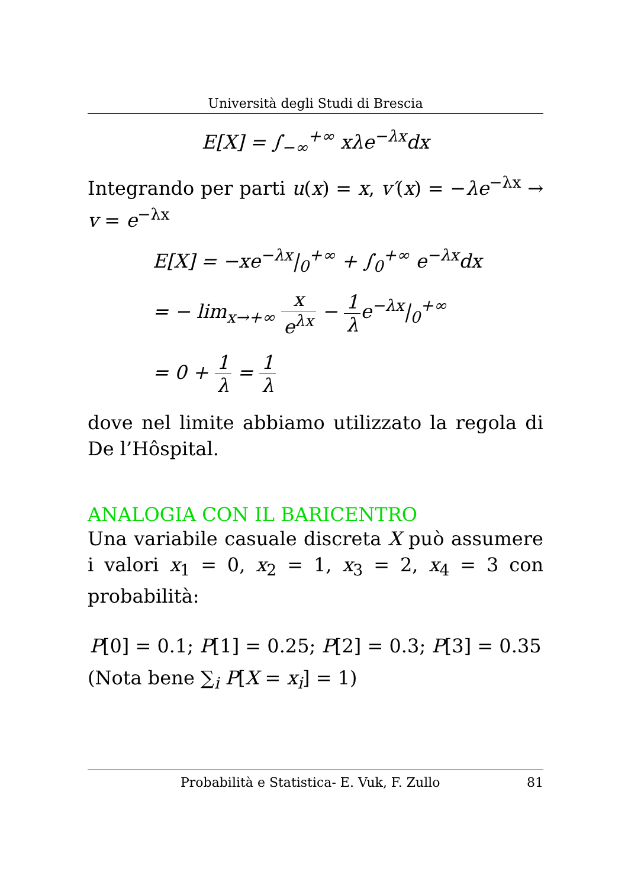Università degli Studi di Brescia
E[X] = ∫<sub>−∞</sub><sup>+∞</sup> xλe<sup>−λx</sup>dx
Integrando per parti u(x) = x, v′(x) = −λe<sup>−λx</sup> → v = e<sup>−λx</sup>
E[X] = −xe<sup>−λx</sup>|<sub>0</sub><sup>+∞</sup> + ∫<sub>0</sub><sup>+∞</sup> e<sup>−λx</sup>dx
= − lim<sub>x→+∞</sub> x e<sup>λx</sup> − 1 λe<sup>−λx</sup>|<sub>0</sub><sup>+∞</sup>
= 0 + 1 λ = 1 λ
dove nel limite abbiamo utilizzato la regola di De l’Hôspital.
ANALOGIA CON IL BARICENTRO
Una variabile casuale discreta X può assumere i valori x<sub>1</sub> = 0, x<sub>2</sub> = 1, x<sub>3</sub> = 2, x<sub>4</sub> = 3 con probabilità:
P[0] = 0.1; P[1] = 0.25; P[2] = 0.3; P[3] = 0.35
(Nota bene ∑<sub>i</sub> P[X = x<sub>i</sub>] = 1)
Probabilità e Statistica- E. Vuk, F. Zullo 81